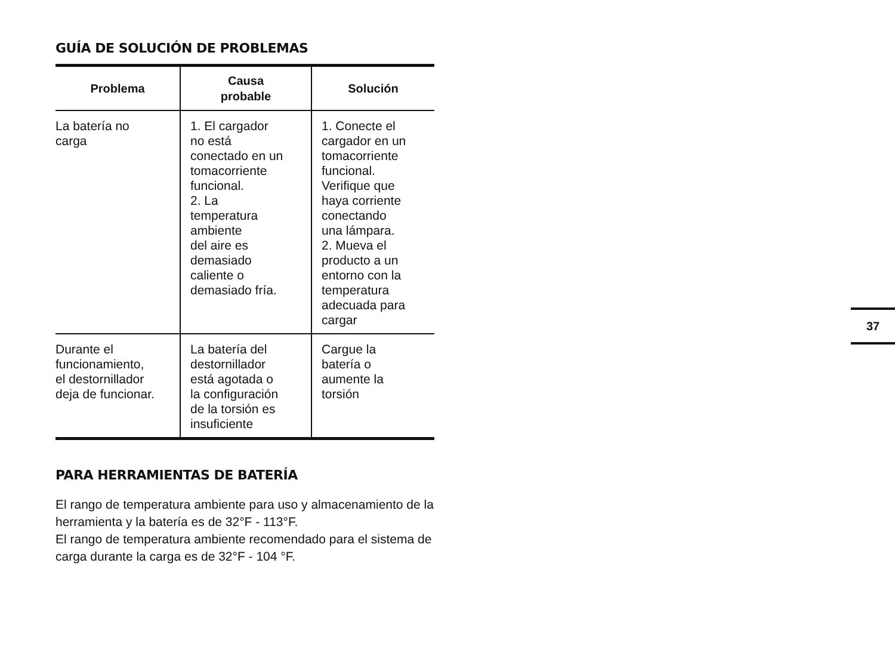GUÍA DE SOLUCIÓN DE PROBLEMAS
| Problema | Causa probable | Solución |
| --- | --- | --- |
| La batería no carga | 1. El cargador no está conectado en un tomacorriente funcional. 2. La temperatura ambiente del aire es demasiado caliente o demasiado fría. | 1. Conecte el cargador en un tomacorriente funcional. Verifique que haya corriente conectando una lámpara. 2. Mueva el producto a un entorno con la temperatura adecuada para cargar |
| Durante el funcionamiento, el destornillador deja de funcionar. | La batería del destornillador está agotada o la configuración de la torsión es insuficiente | Cargue la batería o aumente la torsión |
PARA HERRAMIENTAS DE BATERÍA
El rango de temperatura ambiente para uso y almacenamiento de la herramienta y la batería es de 32°F - 113°F.
El rango de temperatura ambiente recomendado para el sistema de carga durante la carga es de 32°F - 104 °F.
37